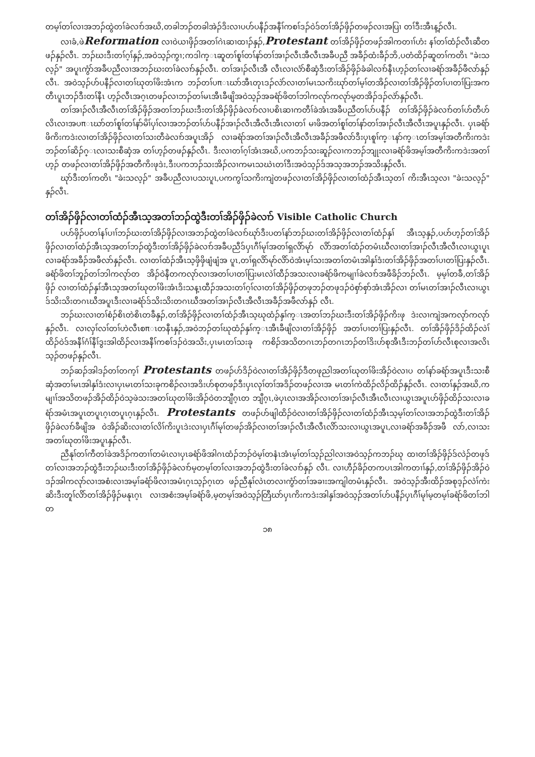တမ့ၢ်တၢ်လၢအဘၣ်ထွဲတၢ်ခဲလၢာ်အဃိ,တခါဘၣ်တခါအဲၣ်ဒိးလၢပဟ်ပနီၣ်အနီၢ်ကစၢ်ဒၣ်ဝဲဒ်တၢ်အိၣ်ဖှိၣ်တဖၣ်လၢအပြၢ တၢ်ဒီးအီၤန့ၣ်လီၤ.
လၢခံ,ဖဲReformation လၢဝဲယၢဖှိၣ်အတၢ်ဂဲၤဆၢထၢၣ်နှၣ်,Protestant တၢ်အိၣ်ဖှိၣ်တဖၣ်အါကတၢၢ်ဟံး နၢ်တၢ်ထံၣ်လီၤဆီတဖၣ်နှၣ်လီၤ. ဘၣ်ဃးဒီးတၢ်ဂ့ၢ်နှၣ်,အဝဲသ့ၣ်ကွၢ;ကဒါက္ၤဆူတၢ်စူၢ်တၢ်နာ်တၢ်အၢၣ်လီၤအီလီၤအခီပညီ အခီၣ်ထံးခီၣ်ဘိ,ပတံထိၣ်ဆူတၢ်ကတိၤ "ခဲးသလ့ၣ်" အပူၤကွံာ်အခီပညီလၢအဘၣ်ဃးတၢ်ခဲလၢာ်နှၣ်လီၤ. တၢ်အၢၣ်လီၤအီ လီၤလၢလံာ်စီဆှံဒီးတၢ်အိၣ်ဖှိၣ်ခံခါလၢာ်နီၤဟ့ၣ်တၢ်လၢခရံာ်အခီၣ်ဖီလာ်နှၣ်လီၤ. အဝဲသ့ၣ်ဟ်ပနီၣ်လၢတၢ်ဃုတၢ်ဖိးအံၤက ဘၣ်တၢ်ပπၤဃာ်အီၤတုၤဒၣ်လဲာ်လၢတၢ်မၤသကိးဃုာ်တၢ်မ့ၢ်တအိၣ်လၢတၢ်အိၣ်ဖှိၣ်တၢ်ပၢတၢ်ပြးအကတီၤပူၤဘၣ်ဒီးတၢ်နီၤ ဟ့ၣ်လီၤအဂ့ၤတဖၣ်လၢဘၣ်တၢ်မၤအီၤခီဖျိအဝဲသ့ၣ်အခရံာ်ဖိတၢ်ဘါကလုာ်ကလုာ်မ့တအိၣ်ဒၣ်လဲာ်နှၣ်လီၤ.
တၢ်အၢၣ်လီၤအီလီၤတၢ်အိၣ်ဖှိၣ်အတၢ်ဘၣ်ဃးဒီးတၢ်အိၣ်ဖှိၣ်ခဲလၢာ်လၢပစိၤဆၢကတီၢ်ခဲအံၤအခီပညီတၢ်ပာ်ပနီၣ် တၢ်အိၣ်ဖှိၣ်ခဲလၢာ်တၢ်ဟ်တီဟ်လိၤလၢအပπၤဃာ်တၢ်စူၢ်တၢ်နာ်မိၢ်ပှၢ်လၢအဘၣ်တၢ်ဟ်ပနီၣ်အၢၣ်လီၤအီလီၤအီၤလၢတၢ် မၢဖိအတၢ်စူၢ်တၢ်နာ်တၢ်အၢၣ်လီၤအီလီၤအပူၤနှၣ်လီၤ. ပှၤခရံာ်ဖိကိးကဒဲးလၢတၢ်အိၣ်ဖှိၣ်လၢတၢ်သးတီခဲလၢာ်အပူၤအိၣ် လၢခရံာ်အတၢ်အၢၣ်လီၤအီလီၤအခီၣ်အဖီလာ်ဒီးပှၤစူၢ်က္ၤနာ်က္ၤတၢ်အမ့ၢ်အတီကိးကဒဲးဘၣ်တၢ်ဆိၣ်ဂ္ၤလၢသးစီဆှံအ တၢ်ဟ့ၣ်တဖၣ်နှၣ်လီၤ. ဒီးလၢတၢ်ဂ့ၢ်အံၤအဃိ,ပကဘၣ်သးဆူၣ်လၢကဘၣ်ဘျုးလၢခရံာ်ဖိအမ့ၢ်အတီကိးကဒဲးအတၢ်ဟ့ၣ် တဖၣ်လၢတၢ်အိၣ်ဖှိၣ်အတီကိးဖုဒဲး,ဒီးပကဘၣ်သးအိၣ်လၢကမၤသဃဲၤတၢ်ဒီးအဝဲသ့ၣ်ဒ်အသ့အဘၣ်အသိးနှၣ်လီၤ.
ဃုာ်ဒီးတၢ်ကတိၤ "ခဲးသလ့ၣ်" အခီပညီလၢပသးပူၤ,ပကကွၢ်သကိးကျဲတဖၣ်လၢတၢ်အိၣ်ဖှိၣ်လၢတၢ်ထံၣ်အီၤသ့တၢ် ကိးအီၤသ့လၢ "ခဲးသလ့ၣ်" နှၣ်လီၤ.
တၢ်အိၣ်ဖှိၣ်လၢတၢ်ထံၣ်အီၤသ့အတၢ်ဘၣ်ထွဲဒီးတၢ်အိၣ်ဖှိၣ်ခဲလၢာ် Visible Catholic Church
ပဟ်ဖှိၣ်ပတၢ်နၢ်ပၢၢ်ဘၣ်ဃးတၢ်အိၣ်ဖှိၣ်လၢအဘၣ်ထွဲတၢ်ခဲလၢာ်ဃုာ်ဒီးပတၢ်နာ်ဘၣ်ဃးတၢ်အိၣ်ဖှိၣ်လၢတၢ်ထံၣ်နှၢ် အီၤသ့နှၣ်,ပဟ်ဟ့ၣ်တၢ်အိၣ်ဖှိၣ်လၢတၢ်ထံၣ်အီၤသ့အတၢ်ဘၣ်ထွဲဒီးတၢ်အိၣ်ဖှိၣ်ခဲလၢာ်အခီပညီဒ်ပှၤဂီၢ်မုၢ်အတၢ်ရှလိာ်မုာ် လိာ်အတၢ်ထံၣ်တမံၤဃီလၢတၢ်အၢၣ်လီၤအီလီၤလၢယွၤပူၤလၢခရံာ်အခီၣ်အဖီလာ်နှၣ်လီၤ. လၢတၢ်ထံၣ်အီၤသ့ဖှိဖှိဖျံဖျံအ ပူၤ,တၢ်ရှလိာ်မုာ်လိာ်ဝဲအံၤမ့ၢ်သးအတၢ်တမံၤအါနှၢ်ဒံးတၢ်အိၣ်ဖှိၣ်အတၢ်ပၢတၢ်ပြးနှၣ်လီၤ. ခရံာ်ဖိတၢ်ဘူၣ်တၢ်ဘါကလုာ်တ အိၣ်ဝဲနီတကလုာ်လၢအတၢ်ပၢတၢ်ပြးမၤလဲၢ်ထီၣ်အသးလၢခရံာ်ဖိကမျၢၢ်ခဲလၢာ်အဖီခိၣ်ဘၣ်လီၤ. မ့မ့ၢ်တခီ,တၢ်အိၣ်ဖှိၣ် လၢတၢ်ထံၣ်နှၢ်အီၤသ့အတၢ်ဃုတၢ်ဖိးအံၤဒိးသန့ၤထီၣ်အသးတၢ်ဂ့ၢ်လၢတၢ်အိၣ်ဖှိၣ်တဖုဘၣ်တဖုဒၣ်ဝဲစှာ်စှာ်အံၤအိၣ်လၢ တၢ်မၤတၢ်အၢၣ်လီၤလၢယွၤဒ်သိးသိးတဂၤဃီအပူၤဒီးလၢခရံာ်ဒ်သိးသိးတဂၤဃီအတၢ်အၢၣ်လီၤအီလီၤအခီၣ်အဖီလာ်နှၣ် လီၤ.
ဘၣ်ဃးလၢတၢ်စံၣ်စိၤတဲစိၤတခီနှၣ်,တၢ်အိၣ်ဖှိၣ်လၢတၢ်ထံၣ်အီၤသ့ဃုထံၣ်နှၢ်က္ၤအတၢ်ဘၣ်ဃးဒီးတၢ်အိၣ်ဖှိၣ်ကိးဖု ဒဲးလၢကျဲအကလုာ်ကလုာ်နှၣ်လီၤ. လၢလှၢ်လၢ်တၢ်ဟဲလီၤစπၤတနီၤနှၣ်,အဝဲဘၣ်တၢ်ဃုထံၣ်နှၢ်က္ၤအီၤခီဖျိလၢတၢ်အိၣ်ဖှိၣ် အတၢ်ပၢတၢ်ပြးနှၣ်လီၤ. တၢ်အိၣ်ဖှိၣ်ဒိၣ်ထိၣ်လဲၢ်ထိၣ်ဝဲဒ်အနီၢ်ဂံၢ်နီၢ်ဒွးအါထိၣ်လၢအနီၢ်ကစၢ်ဒၣ်ဝဲအသိး,ပှၤမၤတၢ်သးခု ကစိၣ်အသိတဂၤဘၣ်တဂၤဘၣ်တၢ်ဒိးဟ်စုအီၤဒီးဘၣ်တၢ်ဟ်လီၤစုလၢအလိၤသ့ၣ်တဖၣ်နှၣ်လီၤ.
ဘၣ်ဆၣ်အါဒၣ်တၢ်တက့ၢ် Protestants တဖၣ်ဟ်ဒိၣ်ဝဲလၢတၢ်အိၣ်ဖှိၣ်ဒီတဖုညါအတၢ်ဃုတၢ်ဖိးအိၣ်ဝဲလၢပ တၢ်နာ်ခရံာ်အပူၤဒီးသးစီဆှံအတၢ်မၤအါနှၢ်ဒံးလၢပှၤမၤတၢ်သးခုကစိၣ်လၢအဒိးဟ်စုတဖၣ်ဒီးပှၤလုၢ်တၢ်အဒိၣ်တဖၣ်လၢအ မၤတၢ်ကဲထိၣ်လိၣ်ထိၣ်နှၣ်လီၤ. လၢတၢ်နှၣ်အဃိ,ကမျၢၢ်အသိတဖၣ်အိၣ်ထိၣ်ဝဲသ့ဖဲသးအတၢ်ဃုတၢ်ဖိးအိၣ်ဝဲတဘျီဂ့ၤတ ဘျီဂ့ၤ,ဖဲပှၤလၢအအိၣ်လၢတၢ်အၢၣ်လီၤအီၤလီၤလၢယွၤအပူၤဟ်ဖှိၣ်ထိၣ်သးလၢခရံာ်အမံၤအပူၤတပူၤဂ့ၤတပူၤဂ့ၤနှၣ်လီၤ. Protestants တဖၣ်ဟ်ဖျါထိၣ်ဝဲလၢတၢ်အိၣ်ဖှိၣ်လၢတၢ်ထံၣ်အီၤသ့မ့ၢ်တၢ်လၢအဘၣ်ထွဲဒီးတၢ်အိၣ်ဖှိၣ်ခဲလၢာ်ခီဖျိအ ဝဲအိၣ်ဆိးလၢတၢ်လိၢ်ကိးပူၤဒဲးလၢပှၤဂီၢ်မုၢ်တဖၣ်အိၣ်လၢတၢ်အၢၣ်လီၤအီလီၤလိာ်သးလၢယွၤအပူၤ,လၢခရံာ်အခီၣ်အဖီ လာ်,လၢသးအတၢ်ဃုတၢ်ဖိးအပူၤနှၣ်လီၤ.
ညီနုၢ်တၢ်ကီတၢ်ခဲအဒိၣ်ကတၢၢ်တမံၤလၢပှၤခရံာ်ဖိအါဂၤထံၣ်ဘၣ်ဝဲမ့ၢ်တနံၤအံၤမ့ၢ်တၢ်သ့ၣ်ညါလၢအဝဲသ့ၣ်ကဘၣ်ဃု ထၢတၢ်အိၣ်ဖှိၣ်ဒ်လဲၣ်တဖုဒ်တၢ်လၢအဘၣ်ထွဲဒီးဘၣ်ဃးဒီးတၢ်အိၣ်ဖှိၣ်ခဲလၢာ်မ့တမ့ၢ်တၢ်လၢအဘၣ်ထွဲဒီးတၢ်ခဲလၢာ်နှၣ် လီၤ. လၢဟီၣ်ခိၣ်တကပၤအါကတၢၢ်နှၣ်,တၢ်အိၣ်ဖှိၣ်အိၣ်ဝဲဒၣ်အါကလုာ်လၢအစံးလၢအမ့ၢ်ခရံာ်ဖိလၢအမံၤဂ့ၤသ့ၣ်ဂ့ၤတ ဖၣ်ညီနုၢ်လဲၤတလၢကွံာ်တၢ်အခၢးအကျါတမံၤနှၣ်လီၤ. အဝဲသ့ၣ်အီးထိၣ်အစုဒ့ၣ်လဲၢ်ကဲးဆိးဒီးတူၢ်လိာ်တၢ်အိၣ်ဖှိၣ်မနုၤဂ့ၤ လၢအစံးအမ့ၢ်ခရံာ်ဖိ,မ့တမ့ၢ်အဝဲသ့ၣ်တြီဃာ်ပှၤကိးကဒဲးအါနှၢ်အဝဲသ့ၣ်အတၢ်ဟ်ပနီၣ်ပှၤဂီၢ်မုၢ်မ့တမ့ၢ်ခရံာ်ဖိတၢ်ဘါတ
၁၈